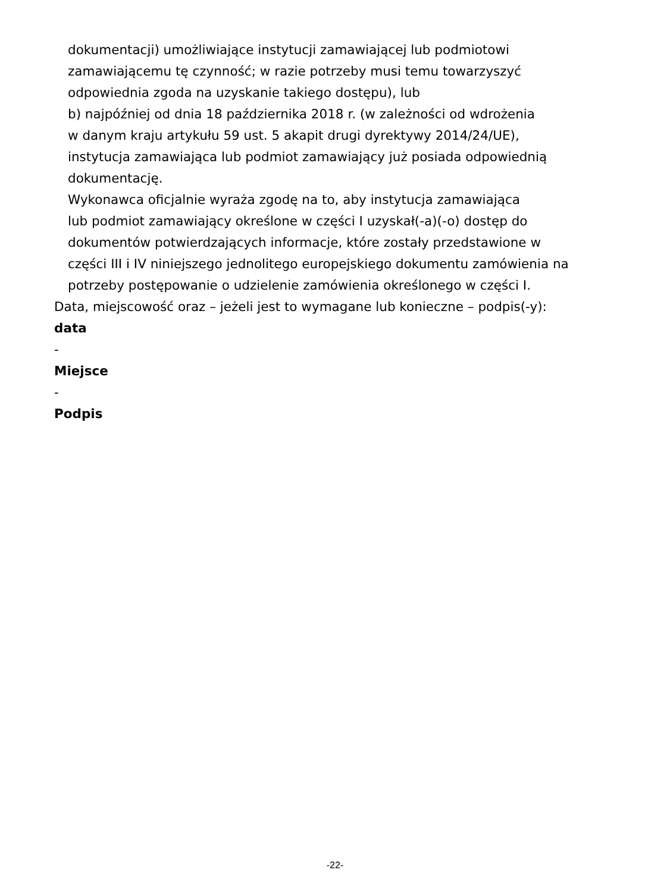dokumentacji) umożliwiające instytucji zamawiającej lub podmiotowi
zamawiającemu tę czynność; w razie potrzeby musi temu towarzyszyć
odpowiednia zgoda na uzyskanie takiego dostępu), lub
b) najpóźniej od dnia 18 października 2018 r. (w zależności od wdrożenia
w danym kraju artykułu 59 ust. 5 akapit drugi dyrektywy 2014/24/UE),
instytucja zamawiająca lub podmiot zamawiający już posiada odpowiednią
dokumentację.
Wykonawca oficjalnie wyraża zgodę na to, aby instytucja zamawiająca
lub podmiot zamawiający określone w części I uzyskał(-a)(-o) dostęp do
dokumentów potwierdzających informacje, które zostały przedstawione w
części III i IV niniejszego jednolitego europejskiego dokumentu zamówienia na
potrzeby postępowanie o udzielenie zamówienia określonego w części I.
Data, miejscowość oraz – jeżeli jest to wymagane lub konieczne – podpis(-y):
data
-
Miejsce
-
Podpis
-22-